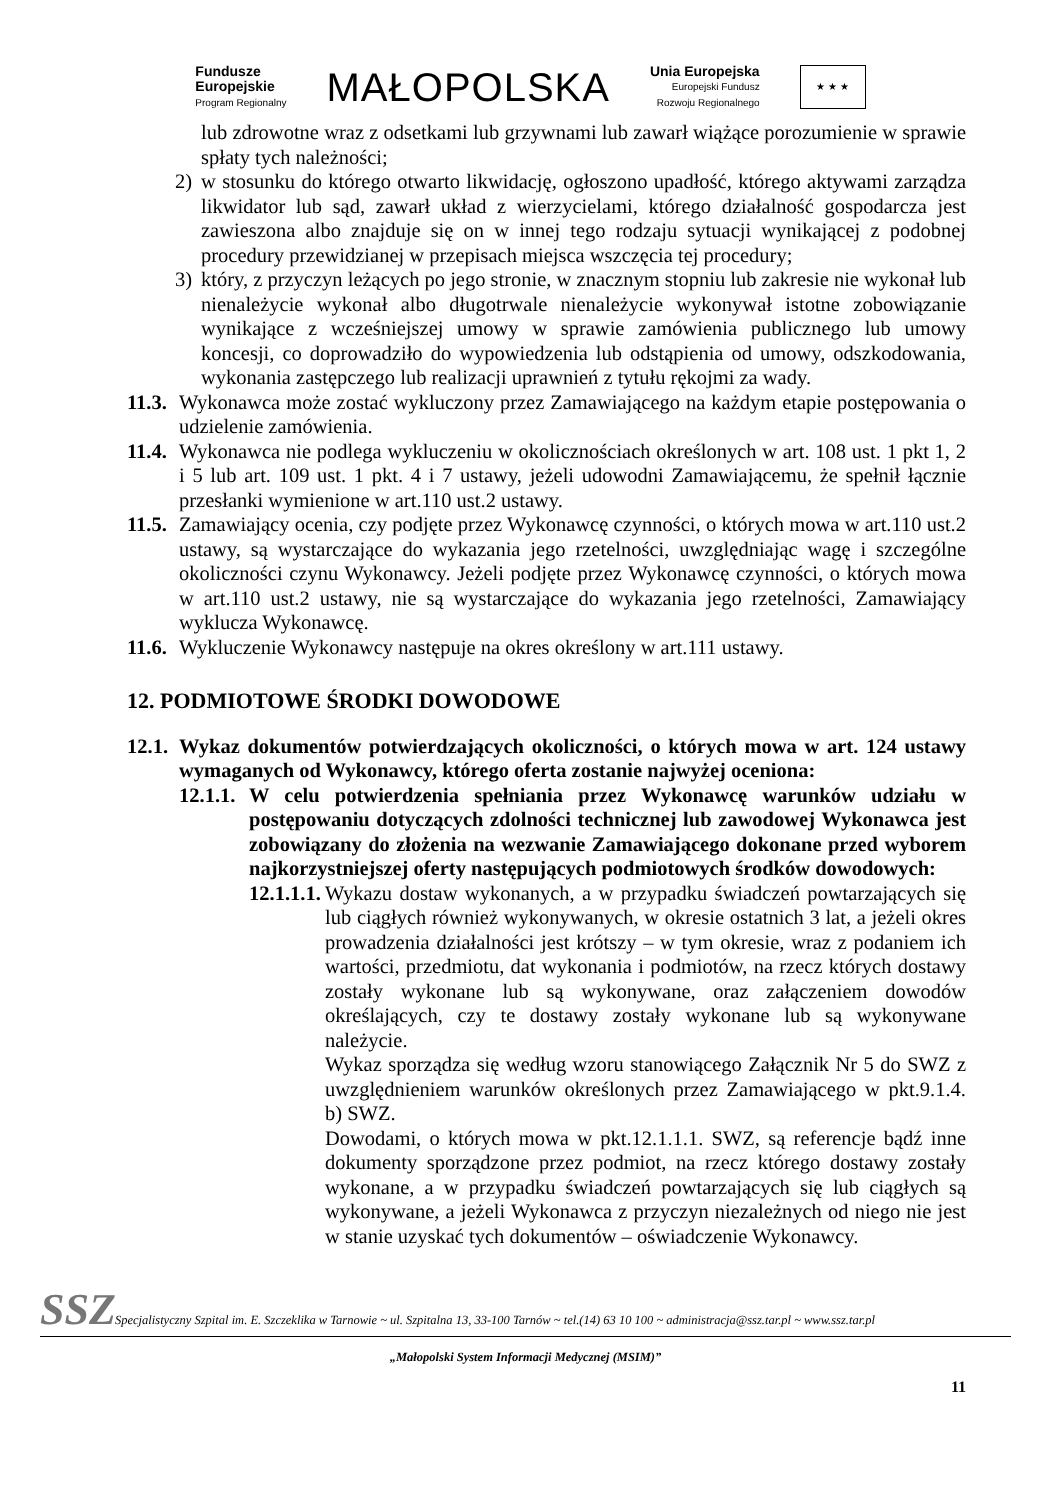Fundusze
Europejskie
Program Regionalny
MAŁOPOLSKA
Unia Europejska
Europejski Fundusz
Rozwoju Regionalnego
★ ★ ★
lub zdrowotne wraz z odsetkami lub grzywnami lub zawarł wiążące porozumienie w sprawie spłaty tych należności;
2) w stosunku do którego otwarto likwidację, ogłoszono upadłość, którego aktywami zarządza likwidator lub sąd, zawarł układ z wierzycielami, którego działalność gospodarcza jest zawieszona albo znajduje się on w innej tego rodzaju sytuacji wynikającej z podobnej procedury przewidzianej w przepisach miejsca wszczęcia tej procedury;
3) który, z przyczyn leżących po jego stronie, w znacznym stopniu lub zakresie nie wykonał lub nienależycie wykonał albo długotrwale nienależycie wykonywał istotne zobowiązanie wynikające z wcześniejszej umowy w sprawie zamówienia publicznego lub umowy koncesji, co doprowadziło do wypowiedzenia lub odstąpienia od umowy, odszkodowania, wykonania zastępczego lub realizacji uprawnień z tytułu rękojmi za wady.
11.3.
Wykonawca może zostać wykluczony przez Zamawiającego na każdym etapie postępowania o udzielenie zamówienia.
11.4.
Wykonawca nie podlega wykluczeniu w okolicznościach określonych w art. 108 ust. 1 pkt 1, 2 i 5 lub art. 109 ust. 1 pkt. 4 i 7 ustawy, jeżeli udowodni Zamawiającemu, że spełnił łącznie przesłanki wymienione w art.110 ust.2 ustawy.
11.5.
Zamawiający ocenia, czy podjęte przez Wykonawcę czynności, o których mowa w art.110 ust.2 ustawy, są wystarczające do wykazania jego rzetelności, uwzględniając wagę i szczególne okoliczności czynu Wykonawcy. Jeżeli podjęte przez Wykonawcę czynności, o których mowa w art.110 ust.2 ustawy, nie są wystarczające do wykazania jego rzetelności, Zamawiający wyklucza Wykonawcę.
11.6.
Wykluczenie Wykonawcy następuje na okres określony w art.111 ustawy.
12. PODMIOTOWE ŚRODKI DOWODOWE
12.1.
Wykaz dokumentów potwierdzających okoliczności, o których mowa w art. 124 ustawy wymaganych od Wykonawcy, którego oferta zostanie najwyżej oceniona:
12.1.1.
W celu potwierdzenia spełniania przez Wykonawcę warunków udziału w postępowaniu dotyczących zdolności technicznej lub zawodowej Wykonawca jest zobowiązany do złożenia na wezwanie Zamawiającego dokonane przed wyborem najkorzystniejszej oferty następujących podmiotowych środków dowodowych:
12.1.1.1.
Wykazu dostaw wykonanych, a w przypadku świadczeń powtarzających się lub ciągłych również wykonywanych, w okresie ostatnich 3 lat, a jeżeli okres prowadzenia działalności jest krótszy – w tym okresie, wraz z podaniem ich wartości, przedmiotu, dat wykonania i podmiotów, na rzecz których dostawy zostały wykonane lub są wykonywane, oraz załączeniem dowodów określających, czy te dostawy zostały wykonane lub są wykonywane należycie.
Wykaz sporządza się według wzoru stanowiącego Załącznik Nr 5 do SWZ z uwzględnieniem warunków określonych przez Zamawiającego w pkt.9.1.4. b) SWZ.
Dowodami, o których mowa w pkt.12.1.1.1. SWZ, są referencje bądź inne dokumenty sporządzone przez podmiot, na rzecz którego dostawy zostały wykonane, a w przypadku świadczeń powtarzających się lub ciągłych są wykonywane, a jeżeli Wykonawca z przyczyn niezależnych od niego nie jest w stanie uzyskać tych dokumentów – oświadczenie Wykonawcy.
SSZ
Specjalistyczny Szpital im. E. Szczeklika w Tarnowie ~ ul. Szpitalna 13, 33-100 Tarnów ~ tel.(14) 63 10 100 ~ administracja@ssz.tar.pl ~ www.ssz.tar.pl
„Małopolski System Informacji Medycznej (MSIM)”
11